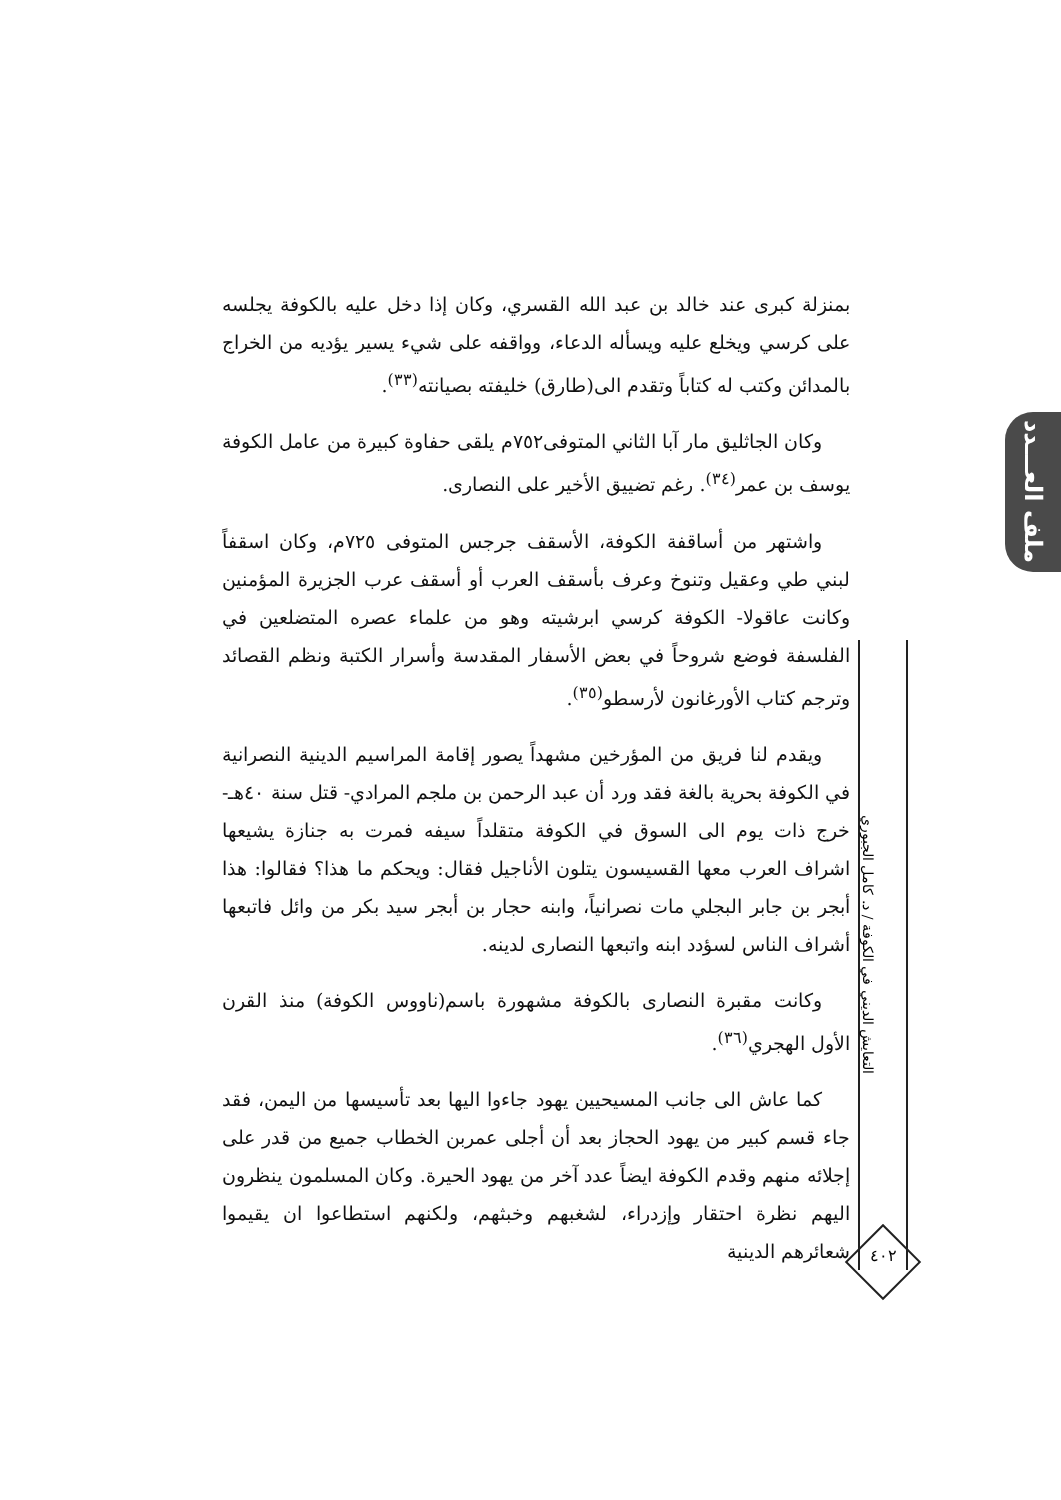ملف العـــدد
التعايش الديني في الكوفة / د. كامل الجبوري
٤٠٢
بمنزلة كبرى عند خالد بن عبد الله القسري، وكان إذا دخل عليه بالكوفة يجلسه على كرسي ويخلع عليه ويسأله الدعاء، وواقفه على شيء يسير يؤديه من الخراج بالمدائن وكتب له كتاباً وتقدم الى(طارق) خليفته بصيانته<sup>(٣٣)</sup>.
وكان الجاثليق مار آبا الثاني المتوفى٧٥٢م يلقى حفاوة كبيرة من عامل الكوفة يوسف بن عمر<sup>(٣٤)</sup>. رغم تضييق الأخير على النصارى.
واشتهر من أساقفة الكوفة، الأسقف جرجس المتوفى ٧٢٥م، وكان اسقفاً لبني طي وعقيل وتنوخ وعرف بأسقف العرب أو أسقف عرب الجزيرة المؤمنين وكانت عاقولا- الكوفة كرسي ابرشيته وهو من علماء عصره المتضلعين في الفلسفة فوضع شروحاً في بعض الأسفار المقدسة وأسرار الكتبة ونظم القصائد وترجم كتاب الأورغانون لأرسطو<sup>(٣٥)</sup>.
ويقدم لنا فريق من المؤرخين مشهداً يصور إقامة المراسيم الدينية النصرانية في الكوفة بحرية بالغة فقد ورد أن عبد الرحمن بن ملجم المرادي- قتل سنة ٤٠هـ- خرج ذات يوم الى السوق في الكوفة متقلداً سيفه فمرت به جنازة يشيعها اشراف العرب معها القسيسون يتلون الأناجيل فقال: ويحكم ما هذا؟ فقالوا: هذا أبجر بن جابر البجلي مات نصرانياً، وابنه حجار بن أبجر سيد بكر من وائل فاتبعها أشراف الناس لسؤدد ابنه واتبعها النصارى لدينه.
وكانت مقبرة النصارى بالكوفة مشهورة باسم(ناووس الكوفة) منذ القرن الأول الهجري<sup>(٣٦)</sup>.
كما عاش الى جانب المسيحيين يهود جاءوا اليها بعد تأسيسها من اليمن، فقد جاء قسم كبير من يهود الحجاز بعد أن أجلى عمربن الخطاب جميع من قدر على إجلائه منهم وقدم الكوفة ايضاً عدد آخر من يهود الحيرة. وكان المسلمون ينظرون اليهم نظرة احتقار وإزدراء، لشغبهم وخبثهم، ولكنهم استطاعوا ان يقيموا شعائرهم الدينية